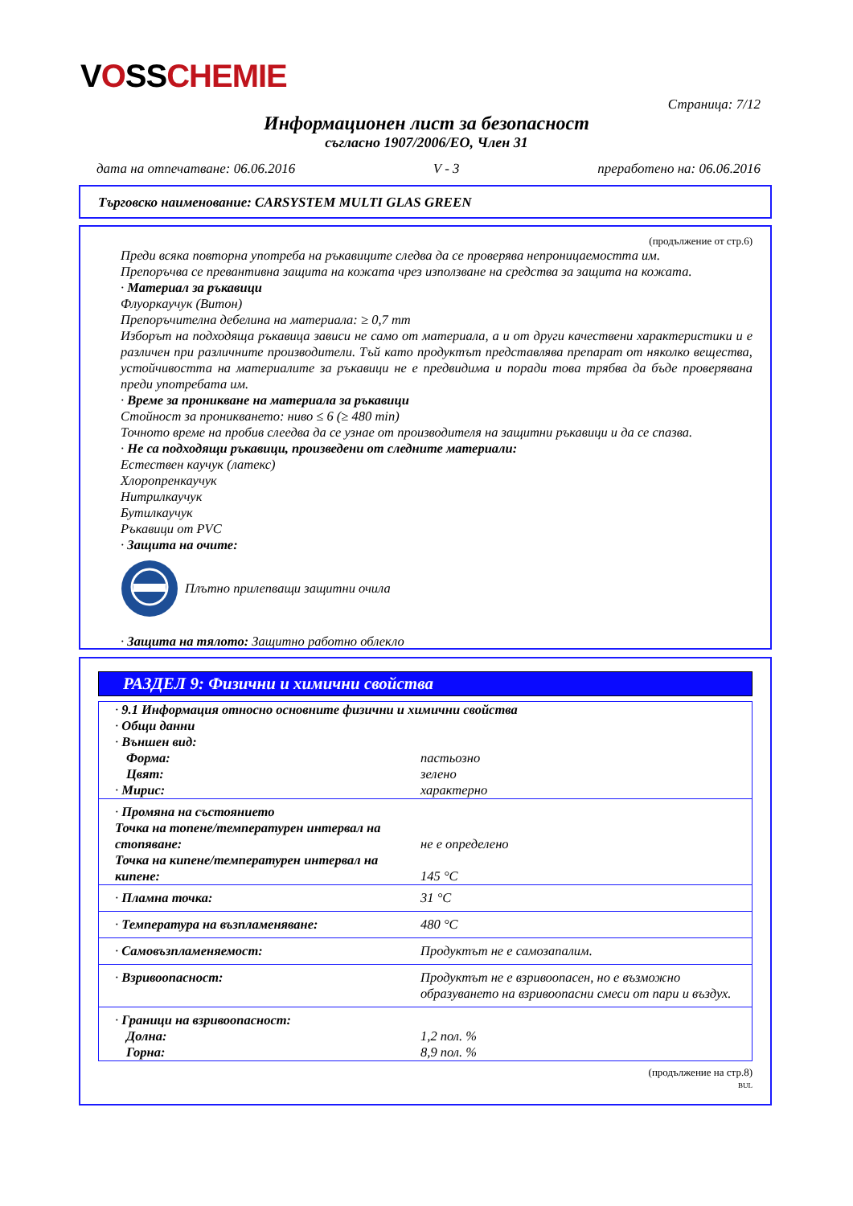VOSSCHEMIE
Страница: 7/12
Информационен лист за безопасност
съгласно 1907/2006/ЕО, Член 31
дата на отпечатване: 06.06.2016 V - 3 преработено на: 06.06.2016
Търговско наименование: CARSYSTEM MULTI GLAS GREEN
(продължение от стр.6)
Преди всяка повторна употреба на ръкавиците следва да се проверява непроницаемостта им.
Препоръчва се превантивна защита на кожата чрез използване на средства за защита на кожата.
· Материал за ръкавици
Флуоркаучук (Витон)
Препоръчителна дебелина на материала: ≥ 0,7 mm
Изборът на подходяща ръкавица зависи не само от материала, а и от други качествени характеристики и е различен при различните производители. Тъй като продуктът представлява препарат от няколко вещества, устойчивостта на материалите за ръкавици не е предвидима и поради това трябва да бъде проверявана преди употребата им.
· Време за проникване на материала за ръкавици
Стойност за проникването: ниво ≤ 6 (≥ 480 min)
Точното време на пробив слеедва да се узнае от производителя на защитни ръкавици и да се спазва.
· Не са подходящи ръкавици, произведени от следните материали:
Естествен каучук (латекс)
Хлоропренкаучук
Нитрилкаучук
Бутилкаучук
Ръкавици от PVC
· Защита на очите:
Плътно прилепващи защитни очила
· Защита на тялото: Защитно работно облекло
РАЗДЕЛ 9: Физични и химични свойства
| · 9.1 Информация относно основните физични и химични свойства · Общи данни · Външен вид: | |
| Форма: | пастьозно |
| Цвят: | зелено |
| · Мирис: | характерно |
| · Промяна на състоянието Точка на топене/температурен интервал на стопяване: | не е определено |
| Точка на кипене/температурен интервал на кипене: | 145 °C |
| · Пламна точка: | 31 °C |
| · Температура на възпламеняване: | 480 °C |
| · Самовъзпламеняемост: | Продуктът не е самозапалим. |
| · Взривоопасност: | Продуктът не е взривоопасен, но е възможно образуването на взривоопасни смеси от пари и въздух. |
| · Граници на взривоопасност: | |
| Долна: | 1,2 пол. % |
| Горна: | 8,9 пол. % |
(продължение на стр.8)
BUL